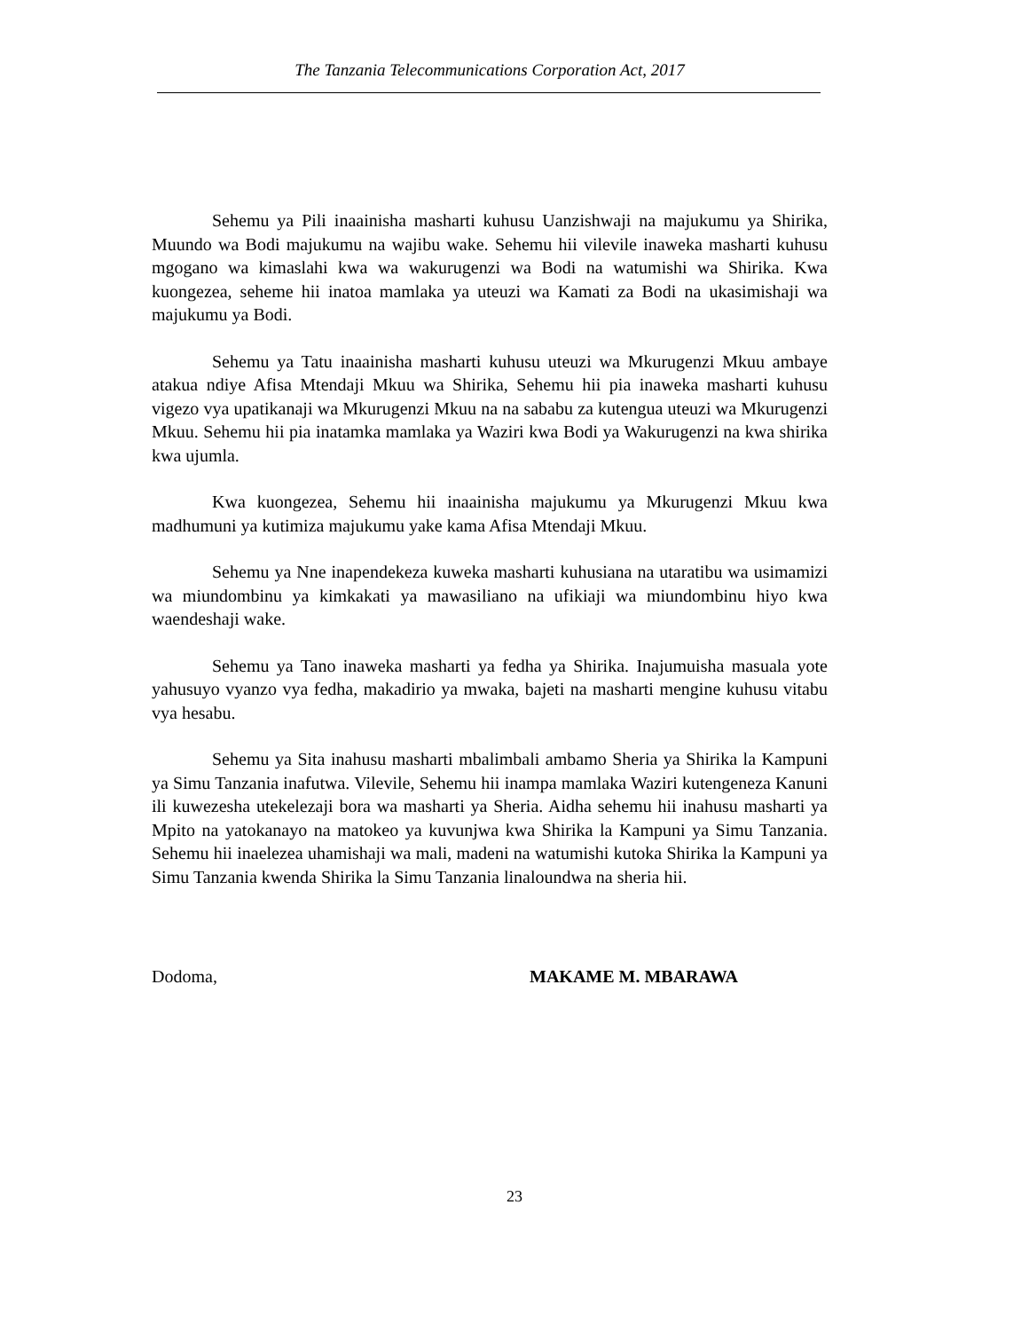The Tanzania Telecommunications Corporation Act, 2017
Sehemu ya Pili inaainisha masharti kuhusu Uanzishwaji na majukumu ya Shirika, Muundo wa Bodi majukumu na wajibu wake. Sehemu hii vilevile inaweka masharti kuhusu mgogano wa kimaslahi kwa wa wakurugenzi wa Bodi na watumishi wa Shirika. Kwa kuongezea, seheme hii inatoa mamlaka ya uteuzi wa Kamati za Bodi na ukasimishaji wa majukumu ya Bodi.
Sehemu ya Tatu inaainisha masharti kuhusu uteuzi wa Mkurugenzi Mkuu ambaye atakua ndiye Afisa Mtendaji Mkuu wa Shirika, Sehemu hii pia inaweka masharti kuhusu vigezo vya upatikanaji wa Mkurugenzi Mkuu na na sababu za kutengua uteuzi wa Mkurugenzi Mkuu. Sehemu hii pia inatamka mamlaka ya Waziri kwa Bodi ya Wakurugenzi na kwa shirika kwa ujumla.
Kwa kuongezea, Sehemu hii inaainisha majukumu ya Mkurugenzi Mkuu kwa madhumuni ya kutimiza majukumu yake kama Afisa Mtendaji Mkuu.
Sehemu ya Nne inapendekeza kuweka masharti kuhusiana na utaratibu wa usimamizi wa miundombinu ya kimkakati ya mawasiliano na ufikiaji wa miundombinu hiyo kwa waendeshaji wake.
Sehemu ya Tano inaweka masharti ya fedha ya Shirika. Inajumuisha masuala yote yahusuyo vyanzo vya fedha, makadirio ya mwaka, bajeti na masharti mengine kuhusu vitabu vya hesabu.
Sehemu ya Sita inahusu masharti mbalimbali ambamo Sheria ya Shirika la Kampuni ya Simu Tanzania inafutwa. Vilevile, Sehemu hii inampa mamlaka Waziri kutengeneza Kanuni ili kuwezesha utekelezaji bora wa masharti ya Sheria. Aidha sehemu hii inahusu masharti ya Mpito na yatokanayo na matokeo ya kuvunjwa kwa Shirika la Kampuni ya Simu Tanzania. Sehemu hii inaelezea uhamishaji wa mali, madeni na watumishi kutoka Shirika la Kampuni ya Simu Tanzania kwenda Shirika la Simu Tanzania linaloundwa na sheria hii.
Dodoma, MAKAME M. MBARAWA
23